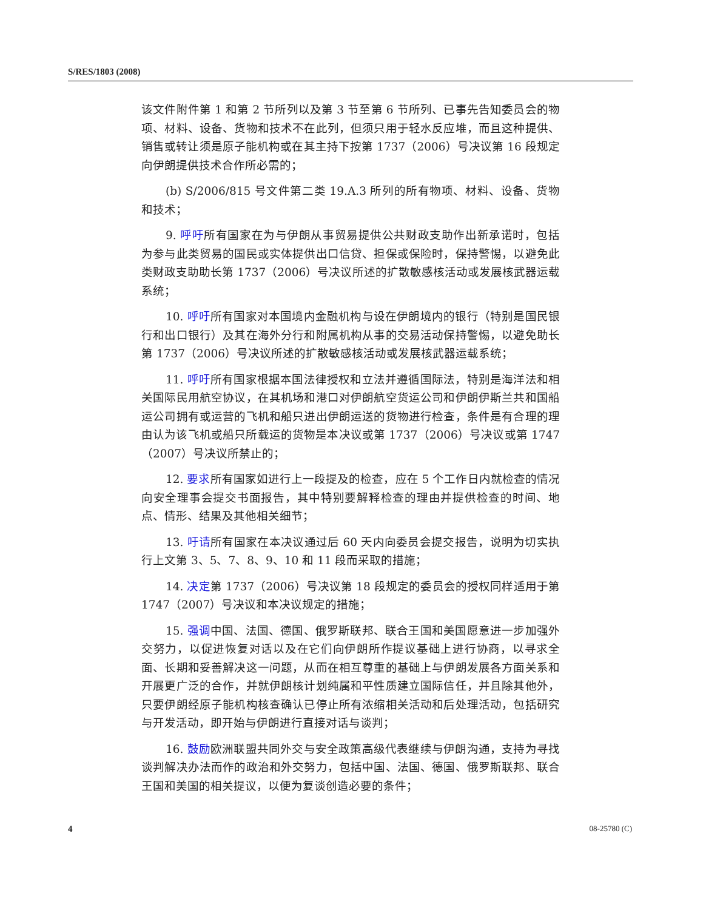S/RES/1803 (2008)
该文件附件第 1 和第 2 节所列以及第 3 节至第 6 节所列、已事先告知委员会的物项、材料、设备、货物和技术不在此列，但须只用于轻水反应堆，而且这种提供、销售或转让须是原子能机构或在其主持下按第 1737（2006）号决议第 16 段规定向伊朗提供技术合作所必需的；
(b) S/2006/815 号文件第二类 19.A.3 所列的所有物项、材料、设备、货物和技术；
9. 呼吁所有国家在为与伊朗从事贸易提供公共财政支助作出新承诺时，包括为参与此类贸易的国民或实体提供出口信贷、担保或保险时，保持警惕，以避免此类财政支助助长第 1737（2006）号决议所述的扩散敏感核活动或发展核武器运载系统；
10. 呼吁所有国家对本国境内金融机构与设在伊朗境内的银行（特别是国民银行和出口银行）及其在海外分行和附属机构从事的交易活动保持警惕，以避免助长第 1737（2006）号决议所述的扩散敏感核活动或发展核武器运载系统；
11. 呼吁所有国家根据本国法律授权和立法并遵循国际法，特别是海洋法和相关国际民用航空协议，在其机场和港口对伊朗航空货运公司和伊朗伊斯兰共和国船运公司拥有或运营的飞机和船只进出伊朗运送的货物进行检查，条件是有合理的理由认为该飞机或船只所载运的货物是本决议或第 1737（2006）号决议或第 1747（2007）号决议所禁止的；
12. 要求所有国家如进行上一段提及的检查，应在 5 个工作日内就检查的情况向安全理事会提交书面报告，其中特别要解释检查的理由并提供检查的时间、地点、情形、结果及其他相关细节；
13. 吁请所有国家在本决议通过后 60 天内向委员会提交报告，说明为切实执行上文第 3、5、7、8、9、10 和 11 段而采取的措施；
14. 决定第 1737（2006）号决议第 18 段规定的委员会的授权同样适用于第 1747（2007）号决议和本决议规定的措施；
15. 强调中国、法国、德国、俄罗斯联邦、联合王国和美国愿意进一步加强外交努力，以促进恢复对话以及在它们向伊朗所作提议基础上进行协商，以寻求全面、长期和妥善解决这一问题，从而在相互尊重的基础上与伊朗发展各方面关系和开展更广泛的合作，并就伊朗核计划纯属和平性质建立国际信任，并且除其他外，只要伊朗经原子能机构核查确认已停止所有浓缩相关活动和后处理活动，包括研究与开发活动，即开始与伊朗进行直接对话与谈判；
16. 鼓励欧洲联盟共同外交与安全政策高级代表继续与伊朗沟通，支持为寻找谈判解决办法而作的政治和外交努力，包括中国、法国、德国、俄罗斯联邦、联合王国和美国的相关提议，以便为复谈创造必要的条件；
4 08-25780 (C)